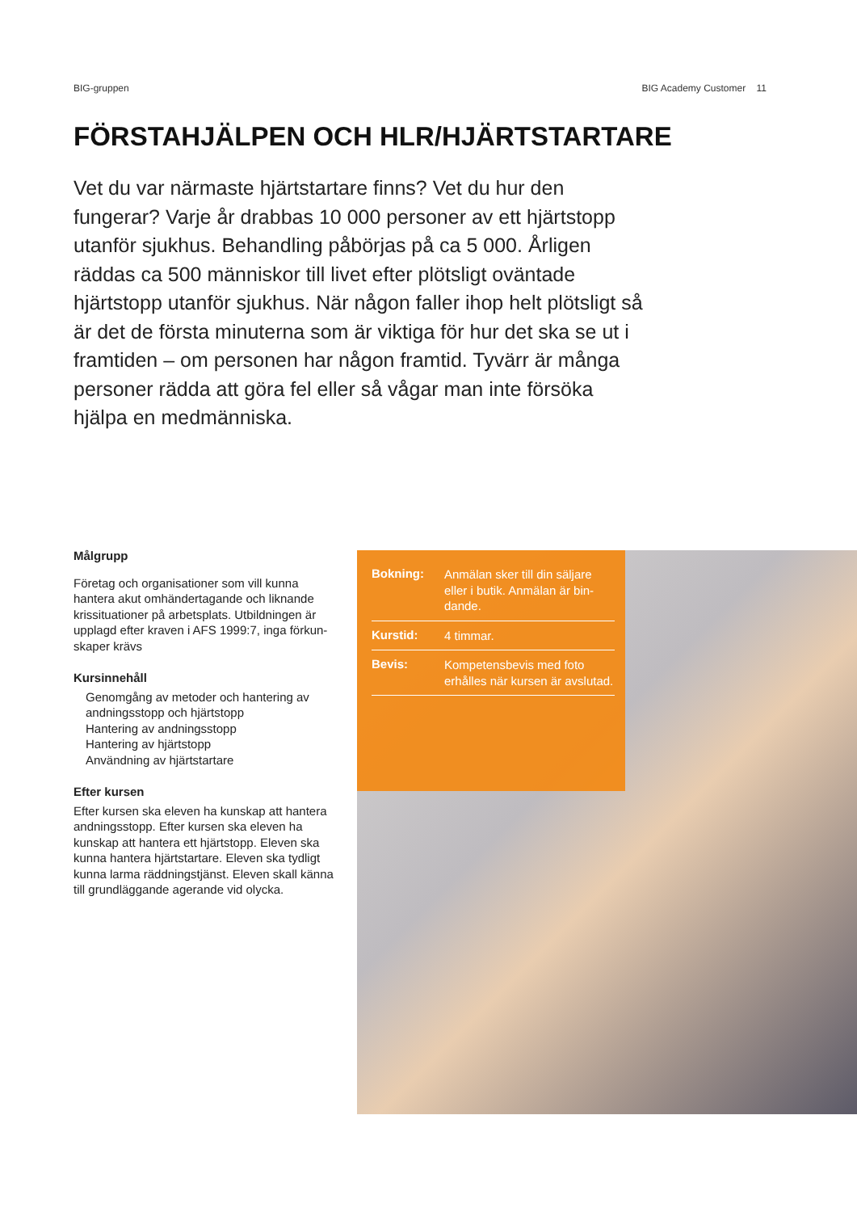BIG-gruppen BIG Academy Customer 11
FÖRSTAHJÄLPEN OCH HLR/HJÄRTSTARTARE
Vet du var närmaste hjärtstartare finns? Vet du hur den fungerar? Varje år drabbas 10 000 personer av ett hjärtstopp utanför sjukhus. Behandling påbörjas på ca 5 000. Årligen räddas ca 500 människor till livet efter plötsligt oväntade hjärtstopp utanför sjukhus. När någon faller ihop helt plötsligt så är det de första minuterna som är viktiga för hur det ska se ut i framtiden – om personen har någon framtid. Tyvärr är många personer rädda att göra fel eller så vågar man inte försöka hjälpa en medmänniska.
Målgrupp
Företag och organisationer som vill kunna hantera akut omhändertagande och liknande krissituationer på arbetsplats. Utbildningen är upplagd efter kraven i AFS 1999:7, inga förkun-skaper krävs
Kursinnehåll
Genomgång av metoder och hantering av andningsstopp och hjärtstopp
Hantering av andningsstopp
Hantering av hjärtstopp
Användning av hjärtstartare
Efter kursen
Efter kursen ska eleven ha kunskap att hantera andningsstopp. Efter kursen ska eleven ha kunskap att hantera ett hjärtstopp. Eleven ska kunna hantera hjärtstartare. Eleven ska tydligt kunna larma räddningstjänst. Eleven skall känna till grundläggande agerande vid olycka.
| Bokning: | Anmälan sker till din säljare eller i butik. Anmälan är bin-dande. |
| Kurstid: | 4 timmar. |
| Bevis: | Kompetensbevis med foto erhålles när kursen är avslutad. |